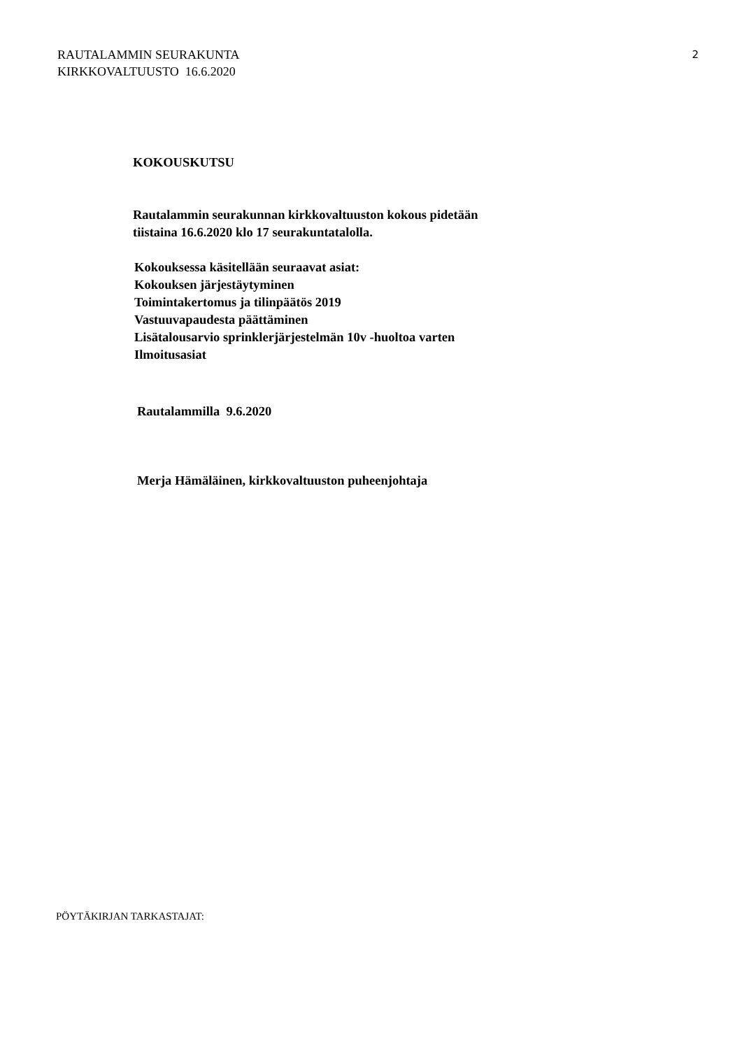RAUTALAMMIN SEURAKUNTA
KIRKKOVALTUUSTO 16.6.2020
2
KOKOUSKUTSU
Rautalammin seurakunnan kirkkovaltuuston kokous pidetään
tiistaina 16.6.2020 klo 17 seurakuntatalolla.
Kokouksessa käsitellään seuraavat asiat:
Kokouksen järjestäytyminen
Toimintakertomus ja tilinpäätös 2019
Vastuuvapaudesta päättäminen
Lisätalousarvio sprinklerjärjestelmän 10v -huoltoa varten
Ilmoitusasiat
Rautalammilla 9.6.2020
Merja Hämäläinen, kirkkovaltuuston puheenjohtaja
PÖYTÄKIRJAN TARKASTAJAT: